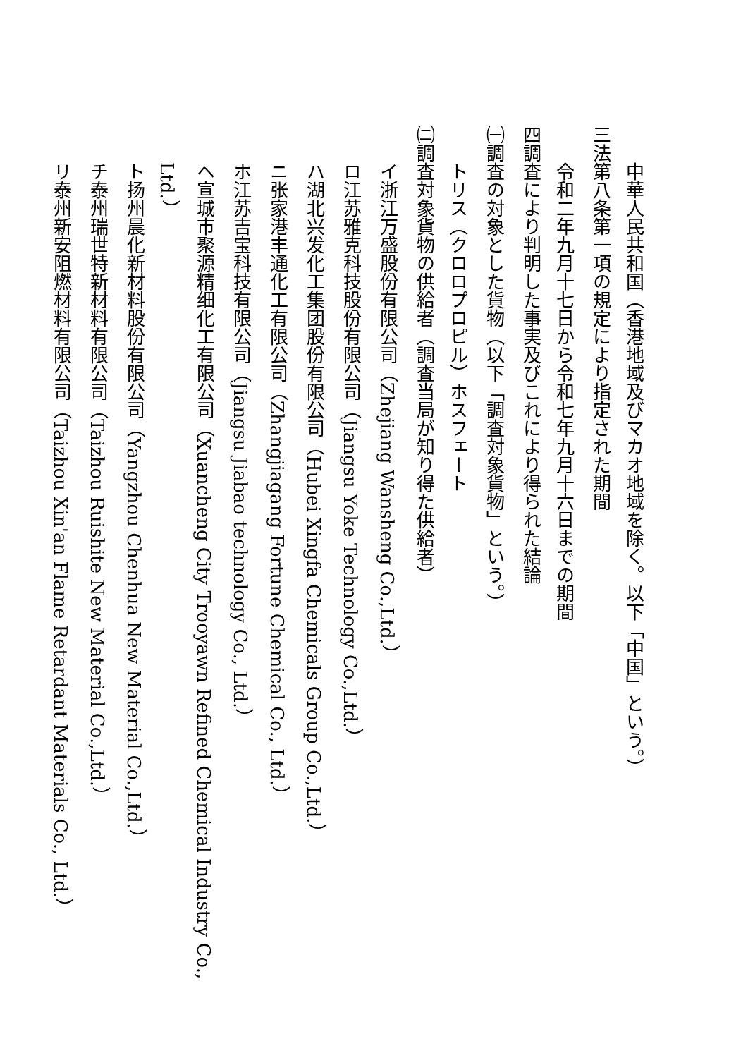中華人民共和国（香港地域及びマカオ地域を除く。以下「中国」という。）
三 法第八条第一項の規定により指定された期間
令和二年九月十七日から令和七年九月十六日までの期間
四 調査により判明した事実及びこれにより得られた結論
㈠ 調査の対象とした貨物（以下「調査対象貨物」という。）
トリス（クロロプロピル）ホスフェート
㈡ 調査対象貨物の供給者（調査当局が知り得た供給者）
イ 浙江万盛股份有限公司（Zhejiang Wansheng Co.,Ltd.）
ロ 江苏雅克科技股份有限公司（Jiangsu Yoke Technology Co.,Ltd.）
ハ 湖北兴发化工集团股份有限公司（Hubei Xingfa Chemicals Group Co.,Ltd.）
ニ 张家港丰通化工有限公司（Zhangjiagang Fortune Chemical Co., Ltd.）
ホ 江苏吉宝科技有限公司（Jiangsu Jiabao technology Co., Ltd.）
ヘ 宣城市聚源精细化工有限公司（Xuancheng City Trooyawn Refined Chemical Industry Co., Ltd.）
ト 扬州晨化新材料股份有限公司（Yangzhou Chenhua New Material Co.,Ltd.）
チ 泰州瑞世特新材料有限公司（Taizhou Ruishite New Material Co.,Ltd.）
リ 泰州新安阻燃材料有限公司（Taizhou Xin'an Flame Retardant Materials Co., Ltd.）